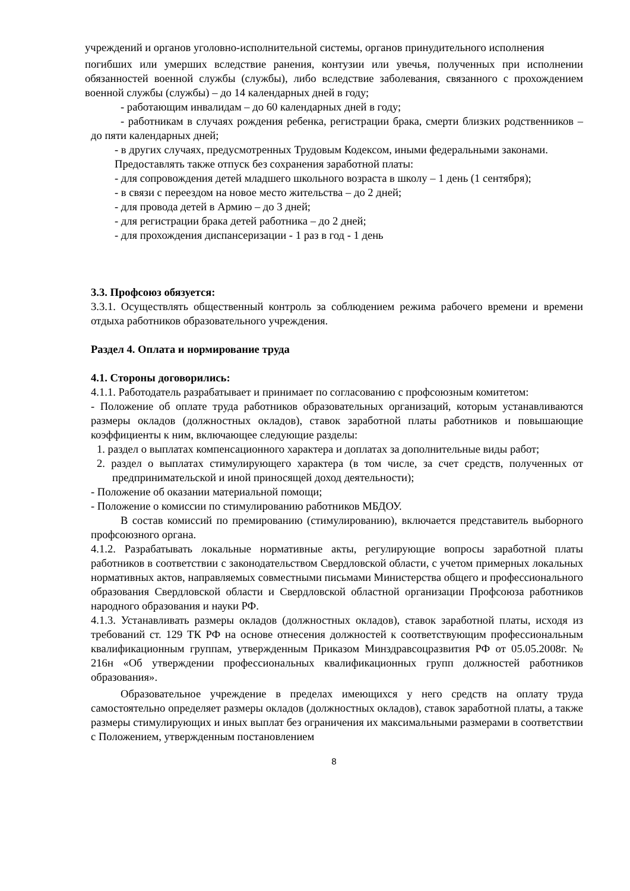учреждений и органов уголовно-исполнительной системы, органов принудительного исполнения
погибших или умерших вследствие ранения, контузии или увечья, полученных при исполнении обязанностей военной службы (службы), либо вследствие заболевания, связанного с прохождением военной службы (службы) – до 14 календарных дней в году;
- работающим инвалидам – до 60 календарных дней в году;
- работникам в случаях рождения ребенка, регистрации брака, смерти близких родственников – до пяти календарных дней;
- в других случаях, предусмотренных Трудовым Кодексом, иными федеральными законами.
Предоставлять также отпуск без сохранения заработной платы:
- для сопровождения детей младшего школьного возраста в школу – 1 день (1 сентября);
- в связи с переездом на новое место жительства – до 2 дней;
- для провода детей в Армию – до 3 дней;
- для регистрации брака детей работника – до 2 дней;
- для прохождения диспансеризации - 1 раз в год - 1 день
3.3. Профсоюз обязуется:
3.3.1. Осуществлять общественный контроль за соблюдением режима рабочего времени и времени отдыха работников образовательного учреждения.
Раздел 4. Оплата и нормирование труда
4.1. Стороны договорились:
4.1.1. Работодатель разрабатывает и принимает по согласованию с профсоюзным комитетом:
- Положение об оплате труда работников образовательных организаций, которым устанавливаются размеры окладов (должностных окладов), ставок заработной платы работников и повышающие коэффициенты к ним, включающее следующие разделы:
1. раздел о выплатах компенсационного характера и доплатах за дополнительные виды работ;
2. раздел о выплатах стимулирующего характера (в том числе, за счет средств, полученных от предпринимательской и иной приносящей доход деятельности);
- Положение об оказании материальной помощи;
- Положение о комиссии по стимулированию работников МБДОУ.
В состав комиссий по премированию (стимулированию), включается представитель выборного профсоюзного органа.
4.1.2. Разрабатывать локальные нормативные акты, регулирующие вопросы заработной платы работников в соответствии с законодательством Свердловской области, с учетом примерных локальных нормативных актов, направляемых совместными письмами Министерства общего и профессионального образования Свердловской области и Свердловской областной организации Профсоюза работников народного образования и науки РФ.
4.1.3. Устанавливать размеры окладов (должностных окладов), ставок заработной платы, исходя из требований ст. 129 ТК РФ на основе отнесения должностей к соответствующим профессиональным квалификационным группам, утвержденным Приказом Минздравсоцразвития РФ от 05.05.2008г. № 216н «Об утверждении профессиональных квалификационных групп должностей работников образования».
Образовательное учреждение в пределах имеющихся у него средств на оплату труда самостоятельно определяет размеры окладов (должностных окладов), ставок заработной платы, а также размеры стимулирующих и иных выплат без ограничения их максимальными размерами в соответствии с Положением, утвержденным постановлением
8